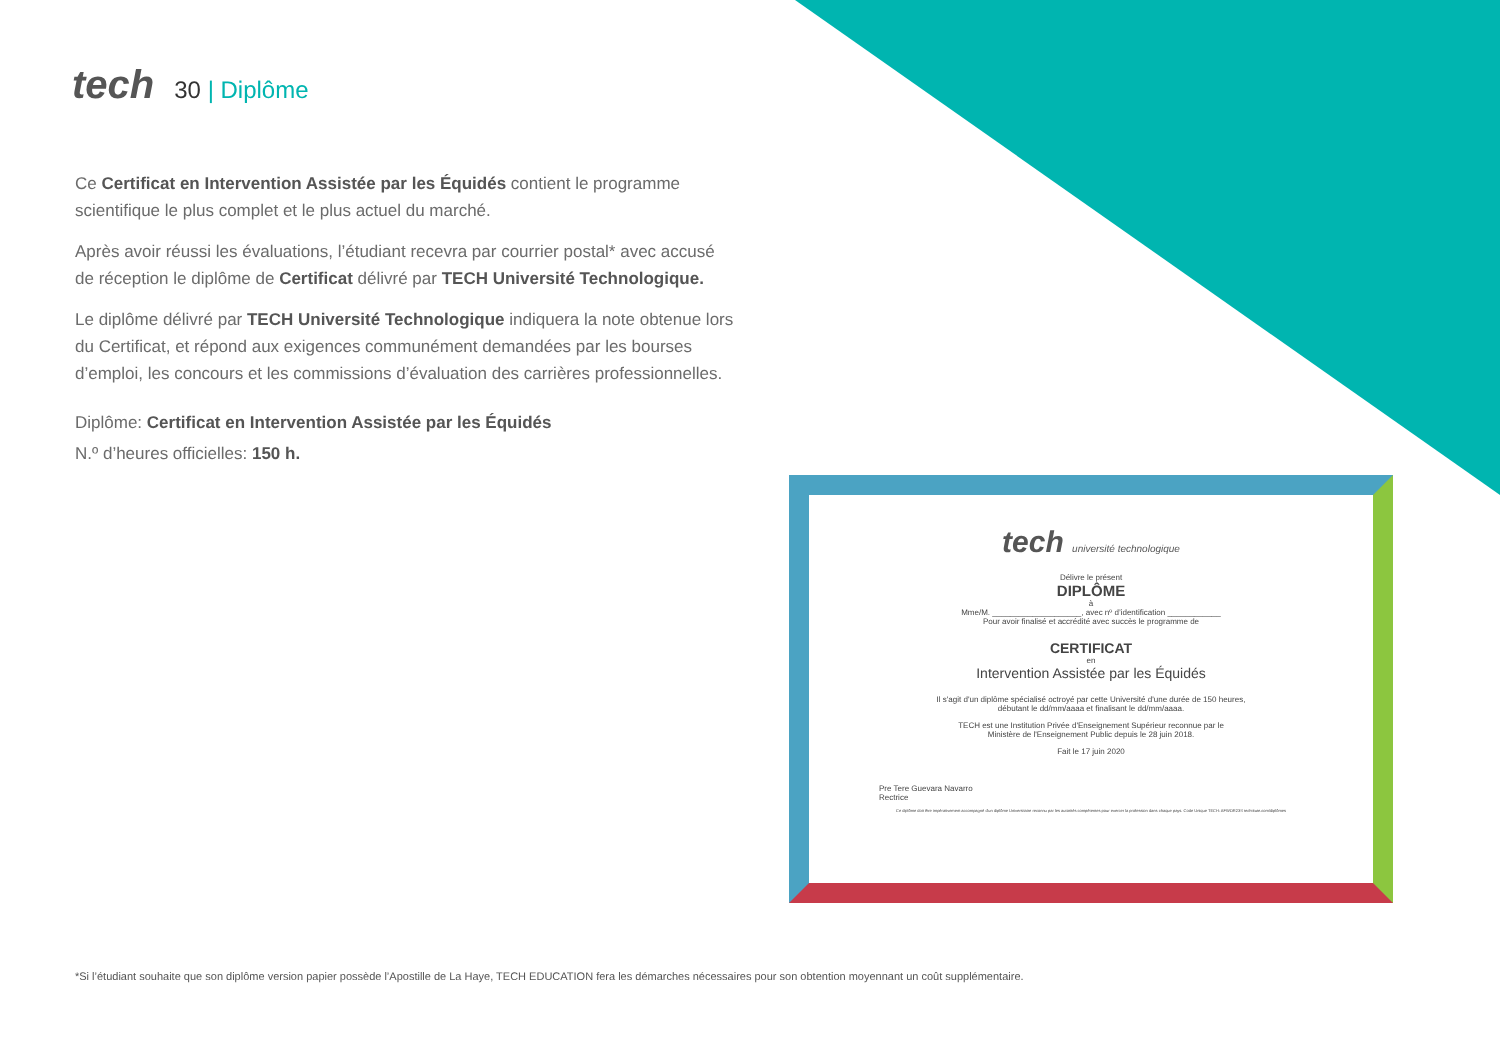tech
30 | Diplôme
Ce Certificat en Intervention Assistée par les Équidés contient le programme scientifique le plus complet et le plus actuel du marché.
Après avoir réussi les évaluations, l’étudiant recevra par courrier postal* avec accusé de réception le diplôme de Certificat délivré par TECH Université Technologique.
Le diplôme délivré par TECH Université Technologique indiquera la note obtenue lors du Certificat, et répond aux exigences communément demandées par les bourses d’emploi, les concours et les commissions d’évaluation des carrières professionnelles.
Diplôme: Certificat en Intervention Assistée par les Équidés
N.º d’heures officielles: 150 h.
tech université technologique
Délivre le présent
DIPLÔME
à
Mme/M. ____________________, avec nº d’identification ____________
Pour avoir finalisé et accrédité avec succès le programme de
CERTIFICAT
en
Intervention Assistée par les Équidés
Il s'agit d'un diplôme spécialisé octroyé par cette Université d'une durée de 150 heures,
débutant le dd/mm/aaaa et finalisant le dd/mm/aaaa.
TECH est une Institution Privée d'Enseignement Supérieur reconnue par le
Ministère de l'Enseignement Public depuis le 28 juin 2018.
Fait le 17 juin 2020
Pre Tere Guevara Navarro
Rectrice
Ce diplôme doit être impérativement accompagné d'un diplôme Universitaire reconnu par les autorités compétentes pour exercer la profession dans chaque pays. Code Unique TECH: AFWOR23S techtitute.com/diplômes
*Si l’étudiant souhaite que son diplôme version papier possède l’Apostille de La Haye, TECH EDUCATION fera les démarches nécessaires pour son obtention moyennant un coût supplémentaire.